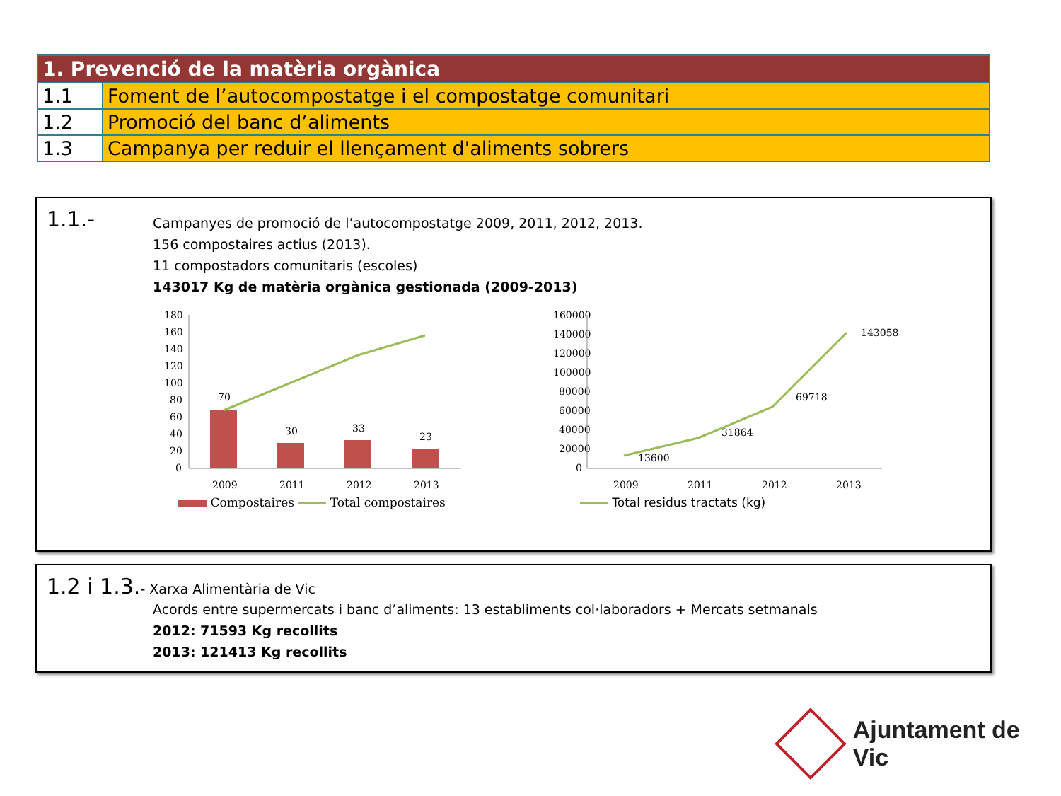| 1. Prevenció de la matèria orgànica | |
| --- | --- |
| 1.1 | Foment de l’autocompostatge i el compostatge comunitari |
| 1.2 | Promoció del banc d’aliments |
| 1.3 | Campanya per reduir el llençament d'aliments sobrers |
1.1.-
Campanyes de promoció de l’autocompostatge 2009, 2011, 2012, 2013.
156 compostaires actius (2013).
11 compostadors comunitaris (escoles)
143017 Kg de matèria orgànica gestionada (2009-2013)
180
160
140
120
100
80
60
40
20
0
70
30
33
23
2009
2011
2012
2013
160000
140000
120000
100000
80000
60000
40000
20000
0
13600
31864
69718
143058
2009
2011
2012
2013
Compostaires Total compostaires
Total residus tractats (kg)
1.2 i 1.3.- Xarxa Alimentària de Vic
Acords entre supermercats i banc d’aliments: 13 establiments col·laboradors + Mercats setmanals
2012: 71593 Kg recollits
2013: 121413 Kg recollits
Ajuntament de Vic